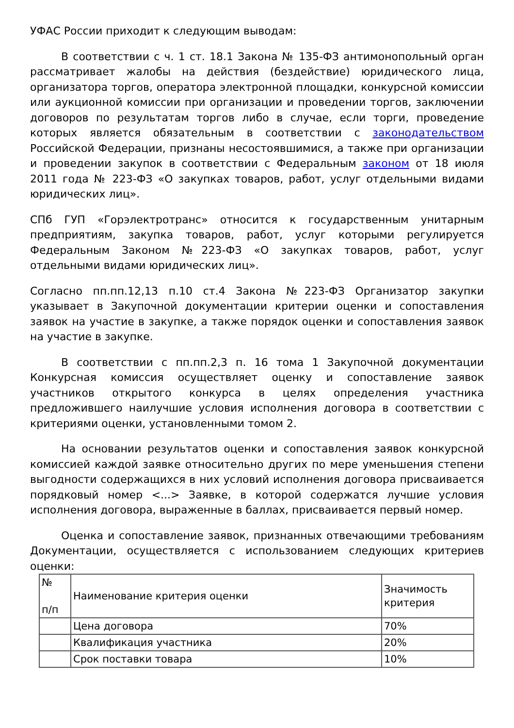УФАС России приходит к следующим выводам:
В соответствии с ч. 1 ст. 18.1 Закона № 135-ФЗ антимонопольный орган рассматривает жалобы на действия (бездействие) юридического лица, организатора торгов, оператора электронной площадки, конкурсной комиссии или аукционной комиссии при организации и проведении торгов, заключении договоров по результатам торгов либо в случае, если торги, проведение которых является обязательным в соответствии с законодательством Российской Федерации, признаны несостоявшимися, а также при организации и проведении закупок в соответствии с Федеральным законом от 18 июля 2011 года № 223-ФЗ «О закупках товаров, работ, услуг отдельными видами юридических лиц».
СПб ГУП «Горэлектротранс» относится к государственным унитарным предприятиям, закупка товаров, работ, услуг которыми регулируется Федеральным Законом №223-ФЗ «О закупках товаров, работ, услуг отдельными видами юридических лиц».
Согласно пп.пп.12,13 п.10 ст.4 Закона №223-ФЗ Организатор закупки указывает в Закупочной документации критерии оценки и сопоставления заявок на участие в закупке, а также порядок оценки и сопоставления заявок на участие в закупке.
В соответствии с пп.пп.2,3 п. 16 тома 1 Закупочной документации Конкурсная комиссия осуществляет оценку и сопоставление заявок участников открытого конкурса в целях определения участника предложившего наилучшие условия исполнения договора в соответствии с критериями оценки, установленными томом 2.
На основании результатов оценки и сопоставления заявок конкурсной комиссией каждой заявке относительно других по мере уменьшения степени выгодности содержащихся в них условий исполнения договора присваивается порядковый номер <...> Заявке, в которой содержатся лучшие условия исполнения договора, выраженные в баллах, присваивается первый номер.
Оценка и сопоставление заявок, признанных отвечающими требованиям Документации, осуществляется с использованием следующих критериев оценки:
| № п/п | Наименование критерия оценки | Значимость критерия |
| | Цена договора | 70% |
| | Квалификация участника | 20% |
| | Срок поставки товара | 10% |